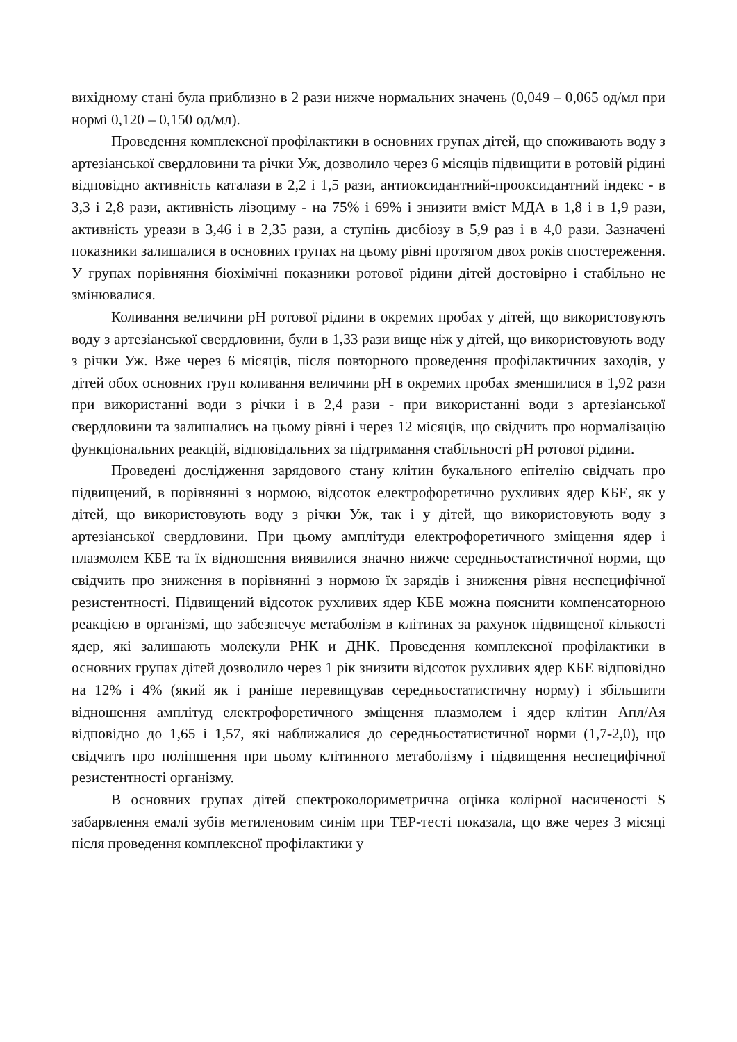вихідному стані була приблизно в 2 рази нижче нормальних значень (0,049 – 0,065 од/мл при нормі 0,120 – 0,150 од/мл).
Проведення комплексної профілактики в основних групах дітей, що споживають воду з артезіанської свердловини та річки Уж, дозволило через 6 місяців підвищити в ротовій рідині відповідно активність каталази в 2,2 і 1,5 рази, антиоксидантний-прооксидантний індекс - в 3,3 і 2,8 рази, активність лізоциму - на 75% і 69% і знизити вміст МДА в 1,8 і в 1,9 рази, активність уреази в 3,46 і в 2,35 рази, а ступінь дисбіозу в 5,9 раз і в 4,0 рази. Зазначені показники залишалися в основних групах на цьому рівні протягом двох років спостереження. У групах порівняння біохімічні показники ротової рідини дітей достовірно і стабільно не змінювалися.
Коливання величини pH ротової рідини в окремих пробах у дітей, що використовують воду з артезіанської свердловини, були в 1,33 рази вище ніж у дітей, що використовують воду з річки Уж. Вже через 6 місяців, після повторного проведення профілактичних заходів, у дітей обох основних груп коливання величини pH в окремих пробах зменшилися в 1,92 рази при використанні води з річки і в 2,4 рази - при використанні води з артезіанської свердловини та залишались на цьому рівні і через 12 місяців, що свідчить про нормалізацію функціональних реакцій, відповідальних за підтримання стабільності pH ротової рідини.
Проведені дослідження зарядового стану клітин букального епітелію свідчать про підвищений, в порівнянні з нормою, відсоток електрофоретично рухливих ядер КБЕ, як у дітей, що використовують воду з річки Уж, так і у дітей, що використовують воду з артезіанської свердловини. При цьому амплітуди електрофоретичного зміщення ядер і плазмолем КБЕ та їх відношення виявилися значно нижче середньостатистичної норми, що свідчить про зниження в порівнянні з нормою їх зарядів і зниження рівня неспецифічної резистентності. Підвищений відсоток рухливих ядер КБЕ можна пояснити компенсаторною реакцією в організмі, що забезпечує метаболізм в клітинах за рахунок підвищеної кількості ядер, які залишають молекули РНК и ДНК. Проведення комплексної профілактики в основних групах дітей дозволило через 1 рік знизити відсоток рухливих ядер КБЕ відповідно на 12% і 4% (який як і раніше перевищував середньостатистичну норму) і збільшити відношення амплітуд електрофоретичного зміщення плазмолем і ядер клітин Апл/Ая відповідно до 1,65 і 1,57, які наближалися до середньостатистичної норми (1,7-2,0), що свідчить про поліпшення при цьому клітинного метаболізму і підвищення неспецифічної резистентності організму.
В основних групах дітей спектроколориметрична оцінка колірної насиченості S забарвлення емалі зубів метиленовим синім при ТЕР-тесті показала, що вже через 3 місяці після проведення комплексної профілактики у